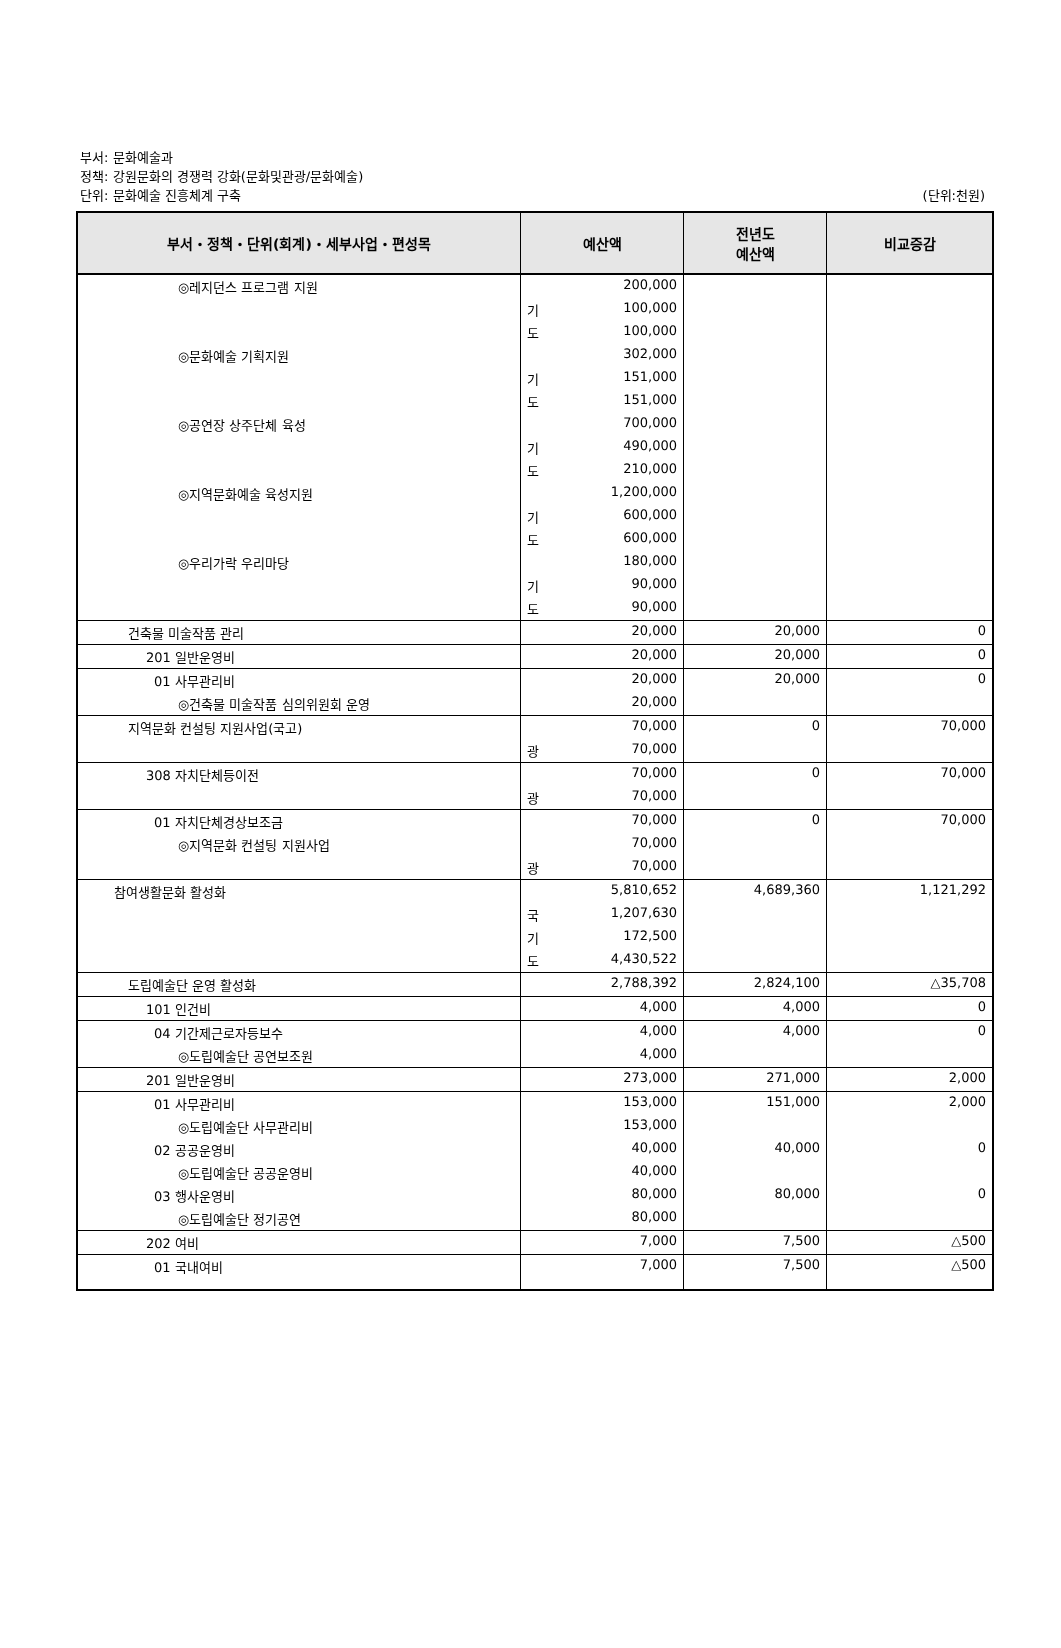부서: 문화예술과
정책: 강원문화의 경쟁력 강화(문화및관광/문화예술)
단위: 문화예술 진흥체계 구축
(단위:천원)
| 부서・정책・단위(회계)・세부사업・편성목 | 예산액 | 전년도 예산액 | 비교증감 |
| --- | --- | --- | --- |
| ◎레지던스 프로그램 지원 | 200,000 | | |
| | 기 100,000 | | |
| | 도 100,000 | | |
| ◎문화예술 기획지원 | 302,000 | | |
| | 기 151,000 | | |
| | 도 151,000 | | |
| ◎공연장 상주단체 육성 | 700,000 | | |
| | 기 490,000 | | |
| | 도 210,000 | | |
| ◎지역문화예술 육성지원 | 1,200,000 | | |
| | 기 600,000 | | |
| | 도 600,000 | | |
| ◎우리가락 우리마당 | 180,000 | | |
| | 기 90,000 | | |
| | 도 90,000 | | |
| 건축물 미술작품 관리 | 20,000 | 20,000 | 0 |
| 201 일반운영비 | 20,000 | 20,000 | 0 |
| 01 사무관리비 | 20,000 | 20,000 | 0 |
| ◎건축물 미술작품 심의위원회 운영 | 20,000 | | |
| 지역문화 컨설팅 지원사업(국고) | 70,000 | 0 | 70,000 |
| | 광 70,000 | | |
| 308 자치단체등이전 | 70,000 | 0 | 70,000 |
| | 광 70,000 | | |
| 01 자치단체경상보조금 | 70,000 | 0 | 70,000 |
| ◎지역문화 컨설팅 지원사업 | 70,000 | | |
| | 광 70,000 | | |
| 참여생활문화 활성화 | 5,810,652 | 4,689,360 | 1,121,292 |
| | 국 1,207,630 | | |
| | 기 172,500 | | |
| | 도 4,430,522 | | |
| 도립예술단 운영 활성화 | 2,788,392 | 2,824,100 | △35,708 |
| 101 인건비 | 4,000 | 4,000 | 0 |
| 04 기간제근로자등보수 | 4,000 | 4,000 | 0 |
| ◎도립예술단 공연보조원 | 4,000 | | |
| 201 일반운영비 | 273,000 | 271,000 | 2,000 |
| 01 사무관리비 | 153,000 | 151,000 | 2,000 |
| ◎도립예술단 사무관리비 | 153,000 | | |
| 02 공공운영비 | 40,000 | 40,000 | 0 |
| ◎도립예술단 공공운영비 | 40,000 | | |
| 03 행사운영비 | 80,000 | 80,000 | 0 |
| ◎도립예술단 정기공연 | 80,000 | | |
| 202 여비 | 7,000 | 7,500 | △500 |
| 01 국내여비 | 7,000 | 7,500 | △500 |